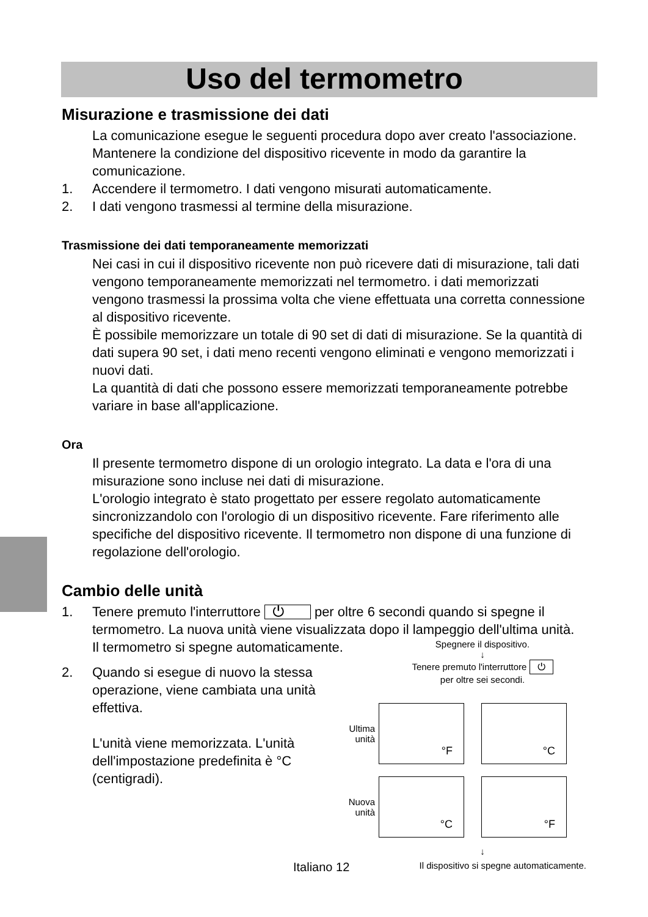Uso del termometro
Misurazione e trasmissione dei dati
La comunicazione esegue le seguenti procedura dopo aver creato l'associazione.
Mantenere la condizione del dispositivo ricevente in modo da garantire la comunicazione.
1. Accendere il termometro. I dati vengono misurati automaticamente.
2. I dati vengono trasmessi al termine della misurazione.
Trasmissione dei dati temporaneamente memorizzati
Nei casi in cui il dispositivo ricevente non può ricevere dati di misurazione, tali dati vengono temporaneamente memorizzati nel termometro. i dati memorizzati vengono trasmessi la prossima volta che viene effettuata una corretta connessione al dispositivo ricevente.
È possibile memorizzare un totale di 90 set di dati di misurazione. Se la quantità di dati supera 90 set, i dati meno recenti vengono eliminati e vengono memorizzati i nuovi dati.
La quantità di dati che possono essere memorizzati temporaneamente potrebbe variare in base all'applicazione.
Ora
Il presente termometro dispone di un orologio integrato. La data e l'ora di una misurazione sono incluse nei dati di misurazione.
L'orologio integrato è stato progettato per essere regolato automaticamente sincronizzandolo con l'orologio di un dispositivo ricevente. Fare riferimento alle specifiche del dispositivo ricevente. Il termometro non dispone di una funzione di regolazione dell'orologio.
Cambio delle unità
1. Tenere premuto l'interruttore ⏻ per oltre 6 secondi quando si spegne il termometro. La nuova unità viene visualizzata dopo il lampeggio dell'ultima unità.
Il termometro si spegne automaticamente.
2. Quando si esegue di nuovo la stessa operazione, viene cambiata una unità effettiva.
L'unità viene memorizzata. L'unità dell'impostazione predefinita è °C (centigradi).
Spegnere il dispositivo.
↓
Tenere premuto l'interruttore ⏻
per oltre sei secondi.
Ultima unità
°F
°C
Nuova unità
°C
°F
↓
Italiano 12 Il dispositivo si spegne automaticamente.